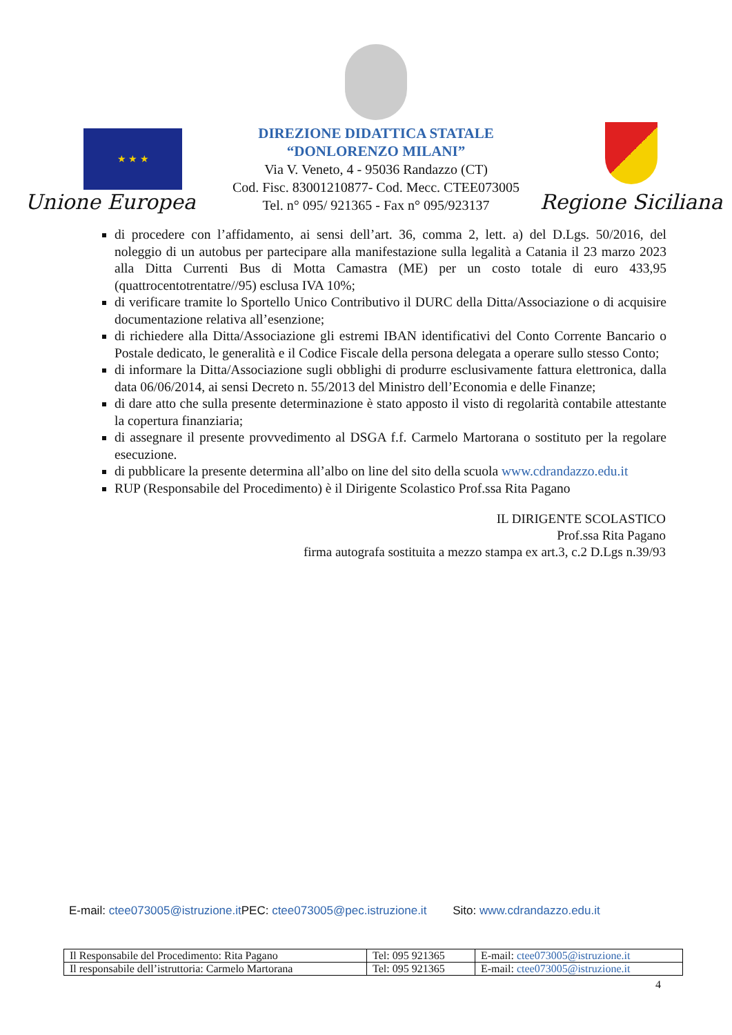★ ★ ★
Unione Europea
DIREZIONE DIDATTICA STATALE
“DONLORENZO MILANI”
Via V. Veneto, 4 - 95036 Randazzo (CT)
Cod. Fisc. 83001210877- Cod. Mecc. CTEE073005
Tel. n° 095/ 921365 - Fax n° 095/923137
Regione Siciliana
di procedere con l’affidamento, ai sensi dell’art. 36, comma 2, lett. a) del D.Lgs. 50/2016, del noleggio di un autobus per partecipare alla manifestazione sulla legalità a Catania il 23 marzo 2023 alla Ditta Currenti Bus di Motta Camastra (ME) per un costo totale di euro 433,95 (quattrocentotrentatre//95) esclusa IVA 10%;
di verificare tramite lo Sportello Unico Contributivo il DURC della Ditta/Associazione o di acquisire documentazione relativa all’esenzione;
di richiedere alla Ditta/Associazione gli estremi IBAN identificativi del Conto Corrente Bancario o Postale dedicato, le generalità e il Codice Fiscale della persona delegata a operare sullo stesso Conto;
di informare la Ditta/Associazione sugli obblighi di produrre esclusivamente fattura elettronica, dalla data 06/06/2014, ai sensi Decreto n. 55/2013 del Ministro dell’Economia e delle Finanze;
di dare atto che sulla presente determinazione è stato apposto il visto di regolarità contabile attestante la copertura finanziaria;
di assegnare il presente provvedimento al DSGA f.f. Carmelo Martorana o sostituto per la regolare esecuzione.
di pubblicare la presente determina all’albo on line del sito della scuola www.cdrandazzo.edu.it
RUP (Responsabile del Procedimento) è il Dirigente Scolastico Prof.ssa Rita Pagano
IL DIRIGENTE SCOLASTICO
Prof.ssa Rita Pagano
firma autografa sostituita a mezzo stampa ex art.3, c.2 D.Lgs n.39/93
E-mail: ctee073005@istruzione.it PEC: ctee073005@pec.istruzione.it Sito: www.cdrandazzo.edu.it
| Il Responsabile del Procedimento: Rita Pagano | Tel: 095 921365 | E-mail: ctee073005@istruzione.it |
| Il responsabile dell’istruttoria: Carmelo Martorana | Tel: 095 921365 | E-mail: ctee073005@istruzione.it |
4